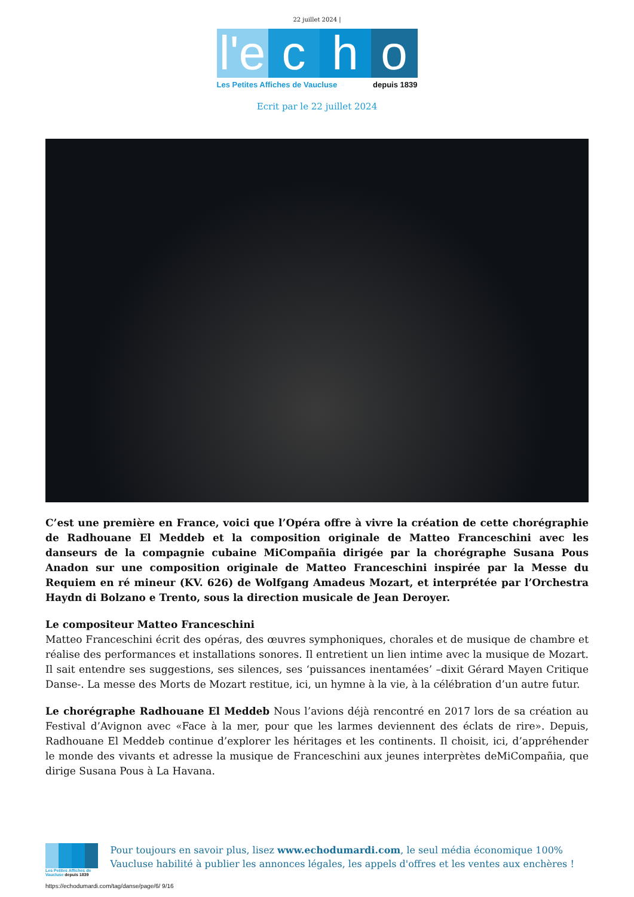22 juillet 2024 |
l'e
c h o
Les Petites Affiches de Vaucluse depuis 1839
Ecrit par le 22 juillet 2024
C’est une première en France, voici que l’Opéra offre à vivre la création de cette chorégraphie de Radhouane El Meddeb et la composition originale de Matteo Franceschini avec les danseurs de la compagnie cubaine MiCompañia dirigée par la chorégraphe Susana Pous Anadon sur une composition originale de Matteo Franceschini inspirée par la Messe du Requiem en ré mineur (KV. 626) de Wolfgang Amadeus Mozart, et interprétée par l’Orchestra Haydn di Bolzano e Trento, sous la direction musicale de Jean Deroyer.
Le compositeur Matteo Franceschini
Matteo Franceschini écrit des opéras, des œuvres symphoniques, chorales et de musique de chambre et réalise des performances et installations sonores. Il entretient un lien intime avec la musique de Mozart. Il sait entendre ses suggestions, ses silences, ses ‘puissances inentamées’ –dixit Gérard Mayen Critique Danse-. La messe des Morts de Mozart restitue, ici, un hymne à la vie, à la célébration d’un autre futur.
Le chorégraphe Radhouane El Meddeb Nous l’avions déjà rencontré en 2017 lors de sa création au Festival d’Avignon avec «Face à la mer, pour que les larmes deviennent des éclats de rire». Depuis, Radhouane El Meddeb continue d’explorer les héritages et les continents. Il choisit, ici, d’appréhender le monde des vivants et adresse la musique de Franceschini aux jeunes interprètes deMiCompañia, que dirige Susana Pous à La Havana.
Les Petites Affiches de Vaucluse depuis 1839
Pour toujours en savoir plus, lisez www.echodumardi.com, le seul média économique 100% Vaucluse habilité à publier les annonces légales, les appels d'offres et les ventes aux enchères !
https://echodumardi.com/tag/danse/page/6/ 9/16